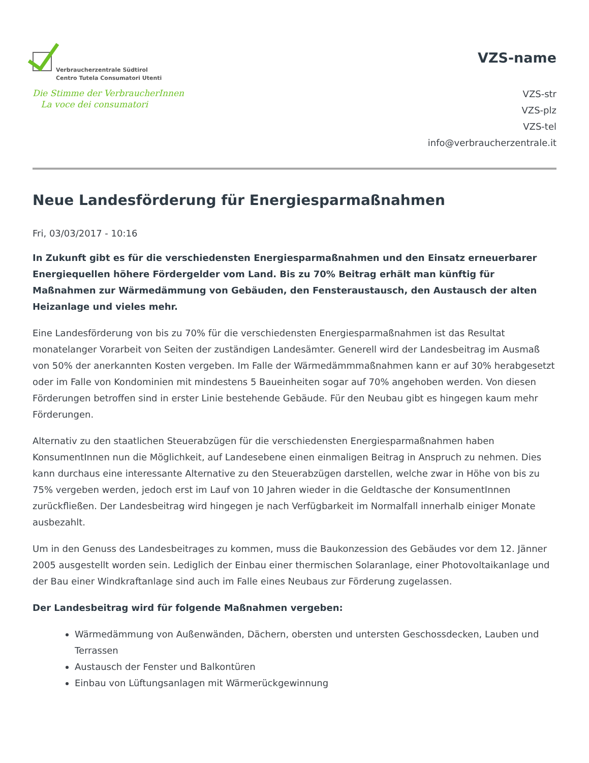Verbraucherzentrale Südtirol
Centro Tutela Consumatori Utenti
Die Stimme der VerbraucherInnen
La voce dei consumatori
VZS-name
VZS-str
VZS-plz
VZS-tel
info@verbraucherzentrale.it
Neue Landesförderung für Energiesparmaßnahmen
Fri, 03/03/2017 - 10:16
In Zukunft gibt es für die verschiedensten Energiesparmaßnahmen und den Einsatz erneuerbarer Energiequellen höhere Fördergelder vom Land. Bis zu 70% Beitrag erhält man künftig für Maßnahmen zur Wärmedämmung von Gebäuden, den Fensteraustausch, den Austausch der alten Heizanlage und vieles mehr.
Eine Landesförderung von bis zu 70% für die verschiedensten Energiesparmaßnahmen ist das Resultat monatelanger Vorarbeit von Seiten der zuständigen Landesämter. Generell wird der Landesbeitrag im Ausmaß von 50% der anerkannten Kosten vergeben. Im Falle der Wärmedämmmaßnahmen kann er auf 30% herabgesetzt oder im Falle von Kondominien mit mindestens 5 Baueinheiten sogar auf 70% angehoben werden. Von diesen Förderungen betroffen sind in erster Linie bestehende Gebäude. Für den Neubau gibt es hingegen kaum mehr Förderungen.
Alternativ zu den staatlichen Steuerabzügen für die verschiedensten Energiesparmaßnahmen haben KonsumentInnen nun die Möglichkeit, auf Landesebene einen einmaligen Beitrag in Anspruch zu nehmen. Dies kann durchaus eine interessante Alternative zu den Steuerabzügen darstellen, welche zwar in Höhe von bis zu 75% vergeben werden, jedoch erst im Lauf von 10 Jahren wieder in die Geldtasche der KonsumentInnen zurückfließen. Der Landesbeitrag wird hingegen je nach Verfügbarkeit im Normalfall innerhalb einiger Monate ausbezahlt.
Um in den Genuss des Landesbeitrages zu kommen, muss die Baukonzession des Gebäudes vor dem 12. Jänner 2005 ausgestellt worden sein. Lediglich der Einbau einer thermischen Solaranlage, einer Photovoltaikanlage und der Bau einer Windkraftanlage sind auch im Falle eines Neubaus zur Förderung zugelassen.
Der Landesbeitrag wird für folgende Maßnahmen vergeben:
Wärmedämmung von Außenwänden, Dächern, obersten und untersten Geschossdecken, Lauben und Terrassen
Austausch der Fenster und Balkontüren
Einbau von Lüftungsanlagen mit Wärmerückgewinnung